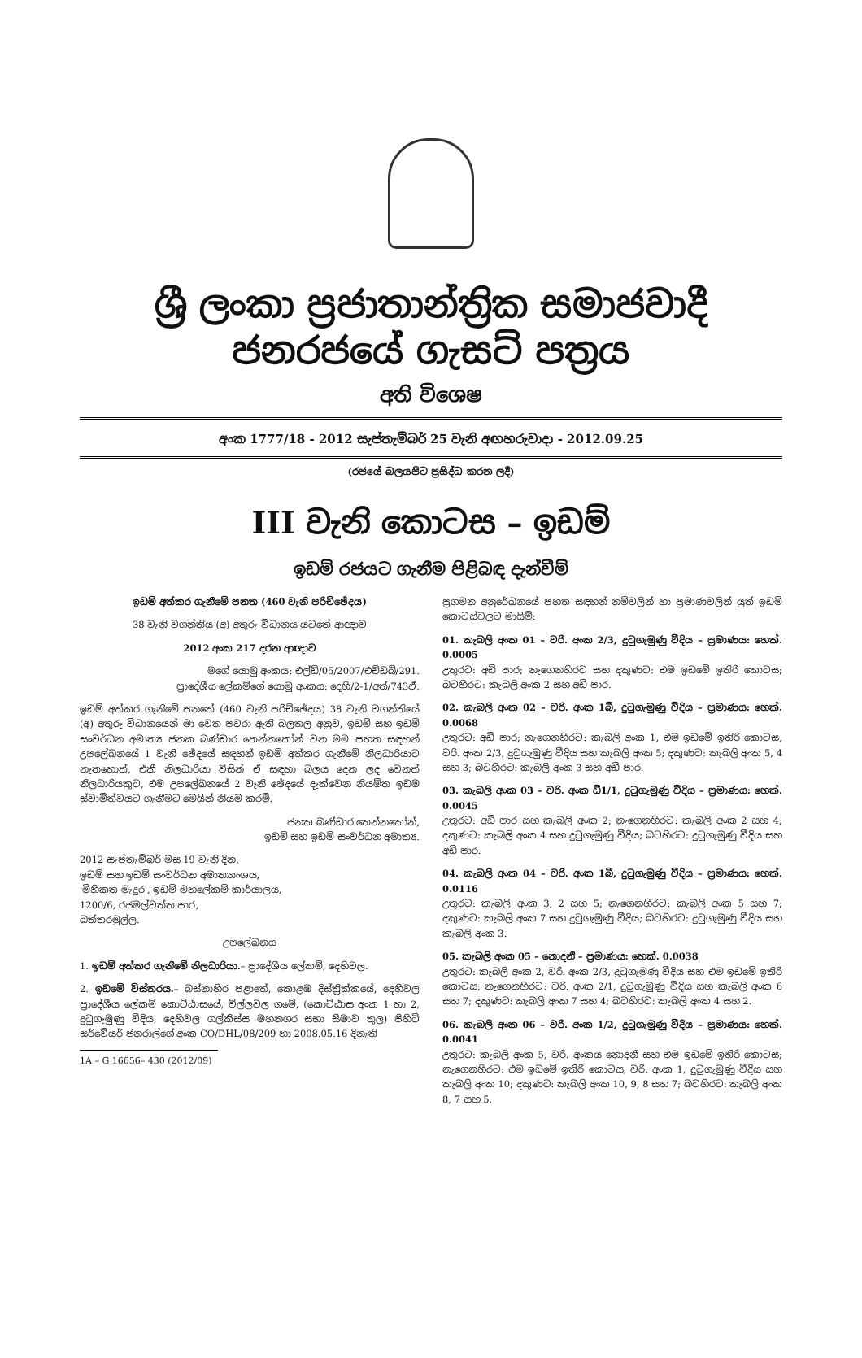ශ්‍රී ලංකා ප්‍රජාතාන්ත්‍රික සමාජවාදී ජනරජයේ ගැසට් පත්‍රය
අති විශෙෂ
අංක 1777/18 - 2012 සැප්තැම්බර් 25 වැනි අඟහරුවාදා - 2012.09.25
(රජයේ බලයපිට ප්‍රසිද්ධ කරන ලදී)
III වැනි කොටස – ඉඩම්
ඉඩම් රජයට ගැනීම පිළිබඳ දැන්වීම්
ඉඩම් අත්කර ගැනීමේ පනත (460 වැනි පරිච්ඡේදය)
38 වැනි වගන්තිය (අ) අතුරු විධානය යටතේ ආඥාව
2012 අංක 217 දරන ආඥාව
මගේ යොමු අංකය: එල්ඩී/05/2007/එච්ඩබ්/291.
ප්‍රාදේශීය ලේකම්ගේ යොමු අංකය: දෙහි/2-1/අත්/743ඒ.
ඉඩම් අත්කර ගැනීමේ පනතේ (460 වැනි පරිච්ඡේදය) 38 වැනි වගන්තියේ (අ) අතුරු විධානයෙන් මා වෙත පවරා ඇති බලතල අනුව, ඉඩම් සහ ඉඩම් සංවර්ධන අමාත්‍ය ජනක බණ්ඩාර තෙන්නකෝන් වන මම පහත සඳහන් උපලේඛනයේ 1 වැනි ඡේදයේ සඳහන් ඉඩම් අත්කර ගැනීමේ නිලධාරියාට නැතහොත්, එකී නිලධාරියා විසින් ඒ සඳහා බලය දෙන ලද වෙනත් නිලධාරියකුට, එම උපලේඛනයේ 2 වැනි ඡේදයේ දැක්වෙන නියමිත ඉඩම ස්වාමිත්වයට ගැනීමට මෙයින් නියම කරමි.
ජනක බණ්ඩාර තෙන්නකෝන්,
ඉඩම් සහ ඉඩම් සංවර්ධන අමාත්‍ය.
2012 සැප්තැම්බර් මස 19 වැනි දින,
ඉඩම් සහ ඉඩම් සංවර්ධන අමාත්‍යාංශය,
'මිහිකත මැදුර', ඉඩම් මහලේකම් කාර්යාලය,
1200/6, රජමල්වත්ත පාර,
බත්තරමුල්ල.
උපලේඛනය
1. ඉඩම් අත්කර ගැනීමේ නිලධාරියා.– ප්‍රාදේශීය ලේකම්, දෙහිවල.
2. ඉඩමේ විස්තරය.– බස්නාහිර පළාතේ, කොළඹ දිස්ත්‍රික්කයේ, දෙහිවල ප්‍රාදේශීය ලේකම් කොට්ඨාසයේ, විල්ලවල ගමේ, (කොට්ඨාස අංක 1 හා 2, දුටුගැමුණු වීදිය, දෙහිවල ගල්කිස්ස මහනගර සභා සීමාව තුල) පිහිටි සර්වේයර් ජනරාල්ගේ අංක CO/DHL/08/209 හා 2008.05.16 දිනැති
1A – G 16656– 430 (2012/09)
ප්‍රගමන අනුරේඛනයේ පහත සඳහන් නම්වලින් හා ප්‍රමාණවලින් යුත් ඉඩම් කොටස්වලට මායිම්:
01. කැබලි අංක 01 – වරි. අංක 2/3, දුටුගැමුණු වීදිය – ප්‍රමාණය: හෙක්. 0.0005
උතුරට: අඩි පාර; නැගෙනහිරට සහ දකුණට: එම ඉඩමේ ඉතිරි කොටස; බටහිරට: කැබලි අංක 2 සහ අඩි පාර.
02. කැබලි අංක 02 – වරි. අංක 1බී, දුටුගැමුණු වීදිය – ප්‍රමාණය: හෙක්. 0.0068
උතුරට: අඩි පාර; නැගෙනහිරට: කැබලි අංක 1, එම ඉඩමේ ඉතිරි කොටස, වරි. අංක 2/3, දුටුගැමුණු වීදිය සහ කැබලි අංක 5; දකුණට: කැබලි අංක 5, 4 සහ 3; බටහිරට: කැබලි අංක 3 සහ අඩි පාර.
03. කැබලි අංක 03 – වරි. අංක ඩී1/1, දුටුගැමුණු වීදිය – ප්‍රමාණය: හෙක්. 0.0045
උතුරට: අඩි පාර සහ කැබලි අංක 2; නැගෙනහිරට: කැබලි අංක 2 සහ 4; දකුණට: කැබලි අංක 4 සහ දුටුගැමුණු වීදිය; බටහිරට: දුටුගැමුණු වීදිය සහ අඩි පාර.
04. කැබලි අංක 04 – වරි. අංක 1බී, දුටුගැමුණු වීදිය – ප්‍රමාණය: හෙක්. 0.0116
උතුරට: කැබලි අංක 3, 2 සහ 5; නැගෙනහිරට: කැබලි අංක 5 සහ 7; දකුණට: කැබලි අංක 7 සහ දුටුගැමුණු වීදිය; බටහිරට: දුටුගැමුණු වීදිය සහ කැබලි අංක 3.
05. කැබලි අංක 05 – නොදනී – ප්‍රමාණය: හෙක්. 0.0038
උතුරට: කැබලි අංක 2, වරි. අංක 2/3, දුටුගැමුණු වීදිය සහ එම ඉඩමේ ඉතිරි කොටස; නැගෙනහිරට: වරි. අංක 2/1, දුටුගැමුණු වීදිය සහ කැබලි අංක 6 සහ 7; දකුණට: කැබලි අංක 7 සහ 4; බටහිරට: කැබලි අංක 4 සහ 2.
06. කැබලි අංක 06 – වරි. අංක 1/2, දුටුගැමුණු වීදිය – ප්‍රමාණය: හෙක්. 0.0041
උතුරට: කැබලි අංක 5, වරි. අංකය නොදනී සහ එම ඉඩමේ ඉතිරි කොටස; නැගෙනහිරට: එම ඉඩමේ ඉතිරි කොටස, වරි. අංක 1, දුටුගැමුණු වීදිය සහ කැබලි අංක 10; දකුණට: කැබලි අංක 10, 9, 8 සහ 7; බටහිරට: කැබලි අංක 8, 7 සහ 5.